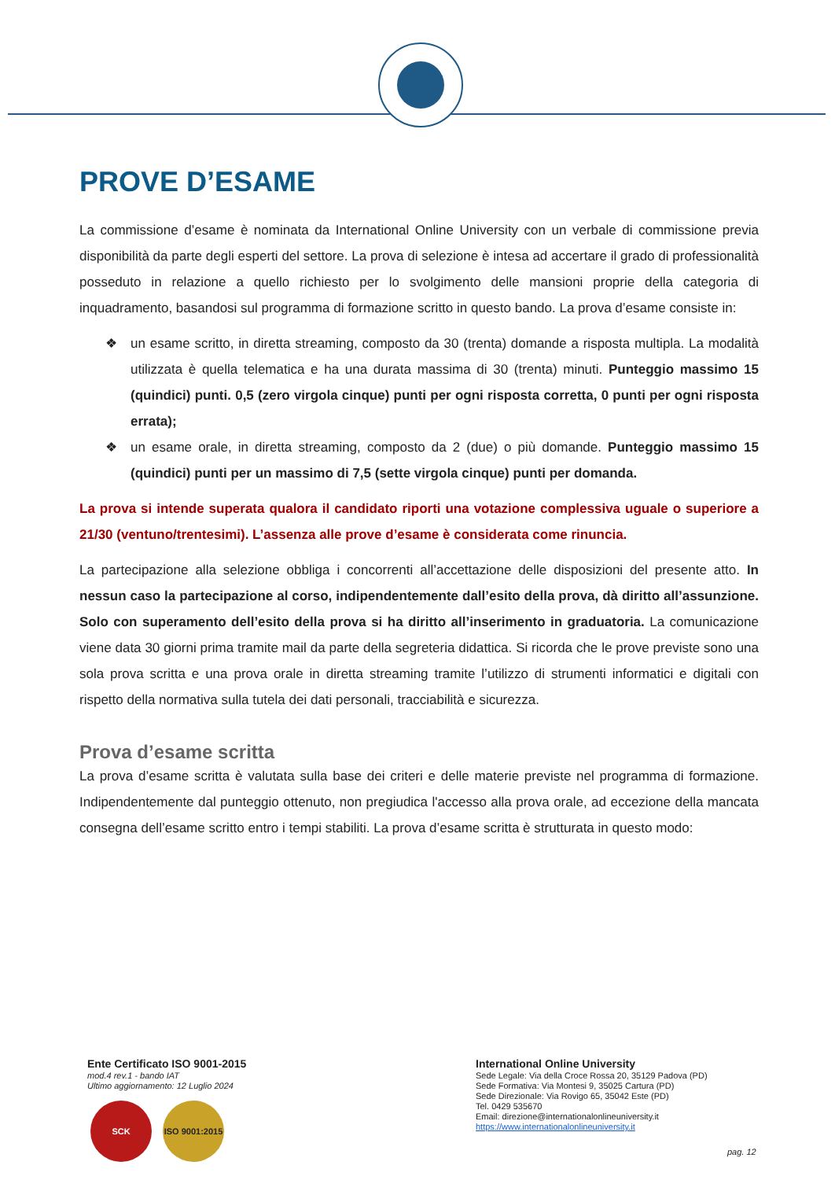PROVE D’ESAME
La commissione d’esame è nominata da International Online University con un verbale di commissione previa disponibilità da parte degli esperti del settore. La prova di selezione è intesa ad accertare il grado di professionalità posseduto in relazione a quello richiesto per lo svolgimento delle mansioni proprie della categoria di inquadramento, basandosi sul programma di formazione scritto in questo bando. La prova d’esame consiste in:
❖ un esame scritto, in diretta streaming, composto da 30 (trenta) domande a risposta multipla. La modalità utilizzata è quella telematica e ha una durata massima di 30 (trenta) minuti. Punteggio massimo 15 (quindici) punti. 0,5 (zero virgola cinque) punti per ogni risposta corretta, 0 punti per ogni risposta errata);
❖ un esame orale, in diretta streaming, composto da 2 (due) o più domande. Punteggio massimo 15 (quindici) punti per un massimo di 7,5 (sette virgola cinque) punti per domanda.
La prova si intende superata qualora il candidato riporti una votazione complessiva uguale o superiore a 21/30 (ventuno/trentesimi). L’assenza alle prove d’esame è considerata come rinuncia.
La partecipazione alla selezione obbliga i concorrenti all’accettazione delle disposizioni del presente atto. In nessun caso la partecipazione al corso, indipendentemente dall’esito della prova, dà diritto all’assunzione. Solo con superamento dell’esito della prova si ha diritto all’inserimento in graduatoria. La comunicazione viene data 30 giorni prima tramite mail da parte della segreteria didattica. Si ricorda che le prove previste sono una sola prova scritta e una prova orale in diretta streaming tramite l’utilizzo di strumenti informatici e digitali con rispetto della normativa sulla tutela dei dati personali, tracciabilità e sicurezza.
Prova d’esame scritta
La prova d’esame scritta è valutata sulla base dei criteri e delle materie previste nel programma di formazione. Indipendentemente dal punteggio ottenuto, non pregiudica l'accesso alla prova orale, ad eccezione della mancata consegna dell’esame scritto entro i tempi stabiliti. La prova d’esame scritta è strutturata in questo modo:
Ente Certificato ISO 9001-2015
mod.4 rev.1 - bando IAT
Ultimo aggiornamento: 12 Luglio 2024
SCK ISO 9001:2015
International Online University
Sede Legale: Via della Croce Rossa 20, 35129 Padova (PD)
Sede Formativa: Via Montesi 9, 35025 Cartura (PD)
Sede Direzionale: Via Rovigo 65, 35042 Este (PD)
Tel. 0429 535670
Email: direzione@internationalonlineuniversity.it
https://www.internationalonlineuniversity.it
pag. 12